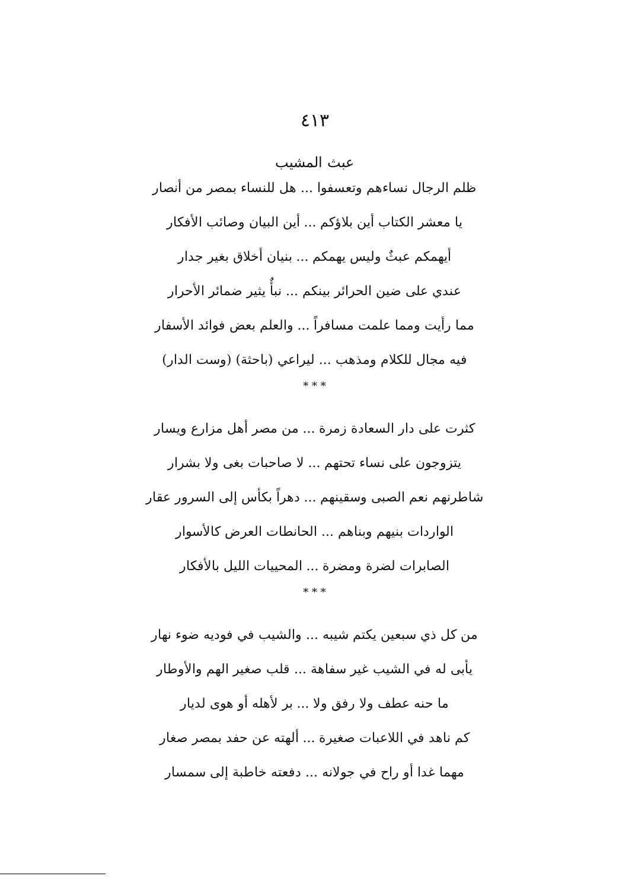٤١٣
عبث المشيب
ظلم الرجال نساءهم وتعسفوا ... هل للنساء بمصر من أنصار
يا معشر الكتاب أين بلاؤكم ... أين البيان وصائب الأفكار
أيهمكم عبثٌ وليس يهمكم ... بنيان أخلاق بغير جدار
عندي على ضين الحرائر بينكم ... نبأٌ يثير ضمائر الأحرار
مما رأيت ومما علمت مسافراً ... والعلم بعض فوائد الأسفار
فيه مجال للكلام ومذهب ... ليراعي (باحثة) (وست الدار)
* * *
كثرت على دار السعادة زمرة ... من مصر أهل مزارع ويسار
يتزوجون على نساء تحتهم ... لا صاحبات بغى ولا بشرار
شاطرنهم نعم الصبى وسقينهم ... دهراً بكأس إلى السرور عقار
الواردات بنيهم وبناهم ... الحانطات العرض كالأسوار
الصابرات لضرة ومضرة ... المحييات الليل بالأفكار
* * *
من كل ذي سبعين يكتم شيبه ... والشيب في فوديه ضوء نهار
يأبى له في الشيب غير سفاهة ... قلب صغير الهم والأوطار
ما حنه عطف ولا رفق ولا ... بر لأهله أو هوى لديار
كم ناهد في اللاعبات صغيرة ... ألهته عن حفد بمصر صغار
مهما غدا أو راح في جولانه ... دفعته خاطبة إلى سمسار